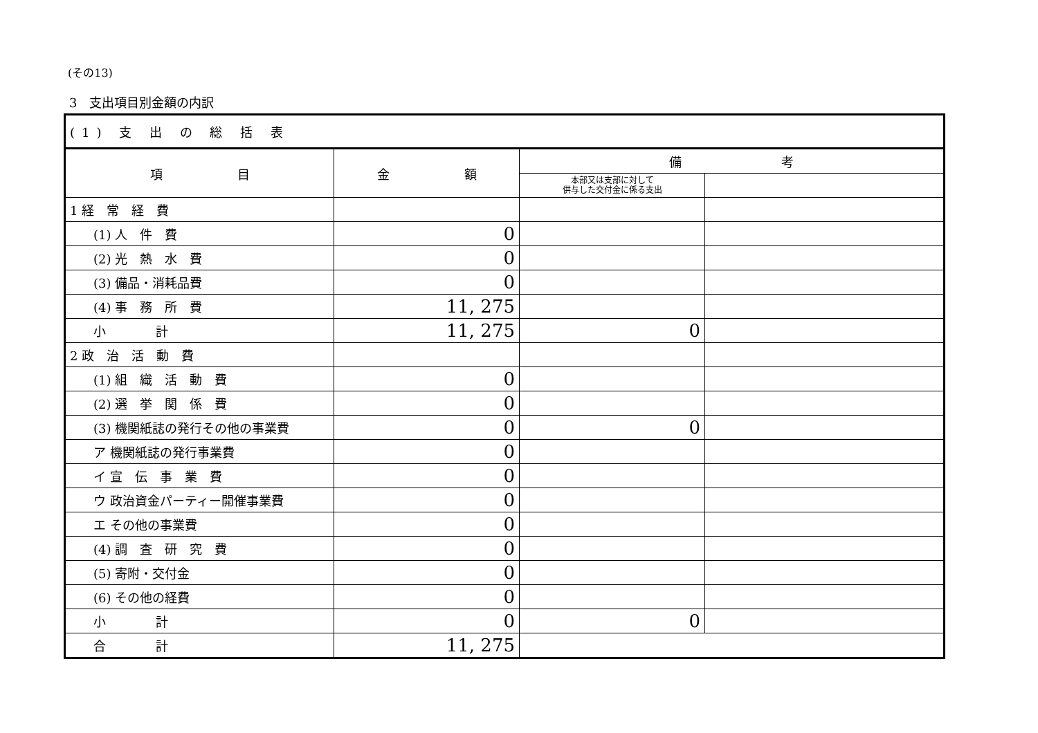(その13)
3　支出項目別金額の内訳
| (1) 支 出 の 総 括 表 | | | |
| --- | --- | --- | --- |
| 項 目 | 金 額 | 備 考 | |
| | | 本部又は支部に対して 供与した交付金に係る支出 | |
| 1 経 常 経 費 | | | |
| (1) 人 件 費 | 0 | | |
| (2) 光 熱 水 費 | 0 | | |
| (3) 備品・消耗品費 | 0 | | |
| (4) 事 務 所 費 | 11, 275 | | |
| 小 計 | 11, 275 | 0 | |
| 2 政 治 活 動 費 | | | |
| (1) 組 織 活 動 費 | 0 | | |
| (2) 選 挙 関 係 費 | 0 | | |
| (3) 機関紙誌の発行その他の事業費 | 0 | 0 | |
| ア 機関紙誌の発行事業費 | 0 | | |
| イ 宣 伝 事 業 費 | 0 | | |
| ウ 政治資金パーティー開催事業費 | 0 | | |
| エ その他の事業費 | 0 | | |
| (4) 調 査 研 究 費 | 0 | | |
| (5) 寄附・交付金 | 0 | | |
| (6) その他の経費 | 0 | | |
| 小 計 | 0 | 0 | |
| 合 計 | 11, 275 | | |